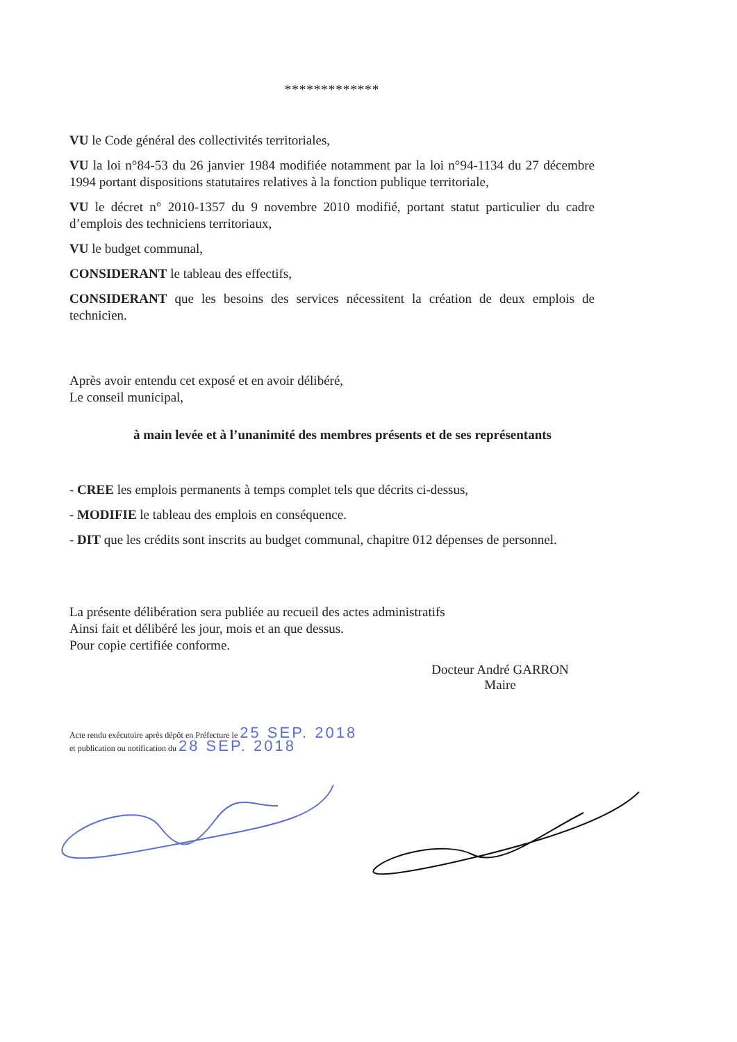*************
VU le Code général des collectivités territoriales,
VU la loi n°84-53 du 26 janvier 1984 modifiée notamment par la loi n°94-1134 du 27 décembre 1994 portant dispositions statutaires relatives à la fonction publique territoriale,
VU le décret n° 2010-1357 du 9 novembre 2010 modifié, portant statut particulier du cadre d’emplois des techniciens territoriaux,
VU le budget communal,
CONSIDERANT le tableau des effectifs,
CONSIDERANT que les besoins des services nécessitent la création de deux emplois de technicien.
Après avoir entendu cet exposé et en avoir délibéré,
Le conseil municipal,
à main levée et à l’unanimité des membres présents et de ses représentants
- CREE les emplois permanents à temps complet tels que décrits ci-dessus,
- MODIFIE le tableau des emplois en conséquence.
- DIT que les crédits sont inscrits au budget communal, chapitre 012 dépenses de personnel.
La présente délibération sera publiée au recueil des actes administratifs
Ainsi fait et délibéré les jour, mois et an que dessus.
Pour copie certifiée conforme.
Docteur André GARRON
Maire
Acte rendu exécutoire après dépôt en Préfecture le 25 SEP. 2018
et publication ou notification du 28 SEP. 2018